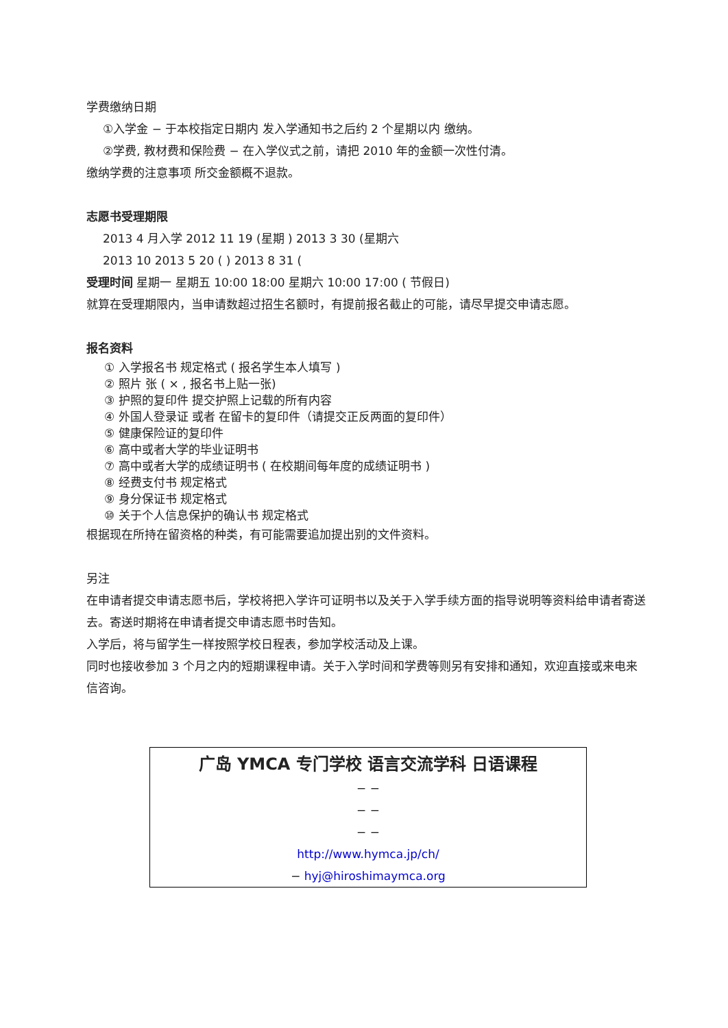学费缴纳日期
①入学金 − 于本校指定日期内 发入学通知书之后约 2 个星期以内 缴纳。
②学费, 教材费和保险费 − 在入学仪式之前，请把 2010 年的金额一次性付清。
缴纳学费的注意事项 所交金额概不退款。
志愿书受理期限
2013 4 月入学 2012 11 19 (星期 ) 2013 3 30 (星期六
2013 10 2013 5 20 ( ) 2013 8 31 (
受理时间 星期一 星期五 10:00 18:00 星期六 10:00 17:00 ( 节假日)
就算在受理期限内，当申请数超过招生名额时，有提前报名截止的可能，请尽早提交申请志愿。
报名资料
① 入学报名书 规定格式 ( 报名学生本人填写 )
② 照片 张 ( × , 报名书上贴一张)
③ 护照的复印件 提交护照上记载的所有内容
④ 外国人登录证 或者 在留卡的复印件（请提交正反两面的复印件）
⑤ 健康保险证的复印件
⑥ 高中或者大学的毕业证明书
⑦ 高中或者大学的成绩证明书 ( 在校期间每年度的成绩证明书 )
⑧ 经费支付书 规定格式
⑨ 身分保证书 规定格式
⑩ 关于个人信息保护的确认书 规定格式
根据现在所持在留资格的种类，有可能需要追加提出别的文件资料。
另注
在申请者提交申请志愿书后，学校将把入学许可证明书以及关于入学手续方面的指导说明等资料给申请者寄送去。寄送时期将在申请者提交申请志愿书时告知。
入学后，将与留学生一样按照学校日程表，参加学校活动及上课。
同时也接收参加 3 个月之内的短期课程申请。关于入学时间和学费等则另有安排和通知，欢迎直接或来电来信咨询。
广岛 YMCA 专门学校 语言交流学科 日语课程
− −
− −
− −
http://www.hymca.jp/ch/
− hyj@hiroshimaymca.org